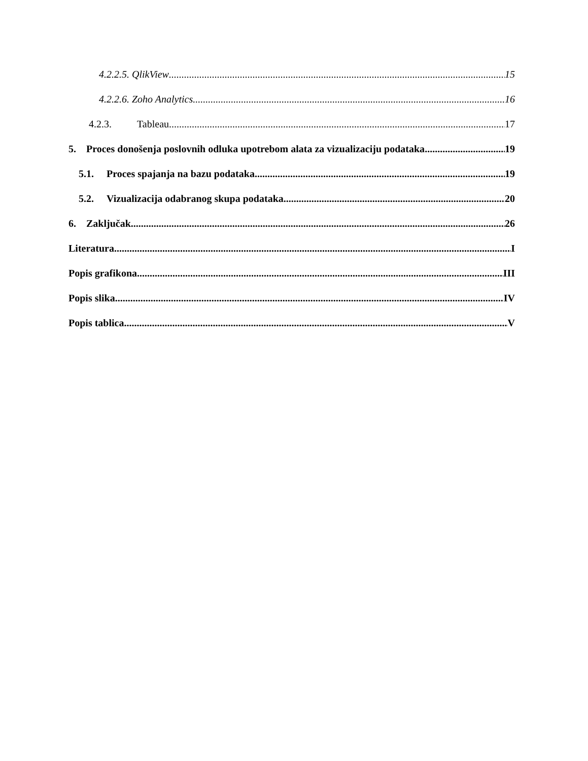4.2.2.5. QlikView 15
4.2.2.6. Zoho Analytics 16
4.2.3. Tableau 17
5. Proces donošenja poslovnih odluka upotrebom alata za vizualizaciju podataka 19
5.1. Proces spajanja na bazu podataka 19
5.2. Vizualizacija odabranog skupa podataka 20
6. Zaključak 26
Literatura I
Popis grafikona III
Popis slika IV
Popis tablica V